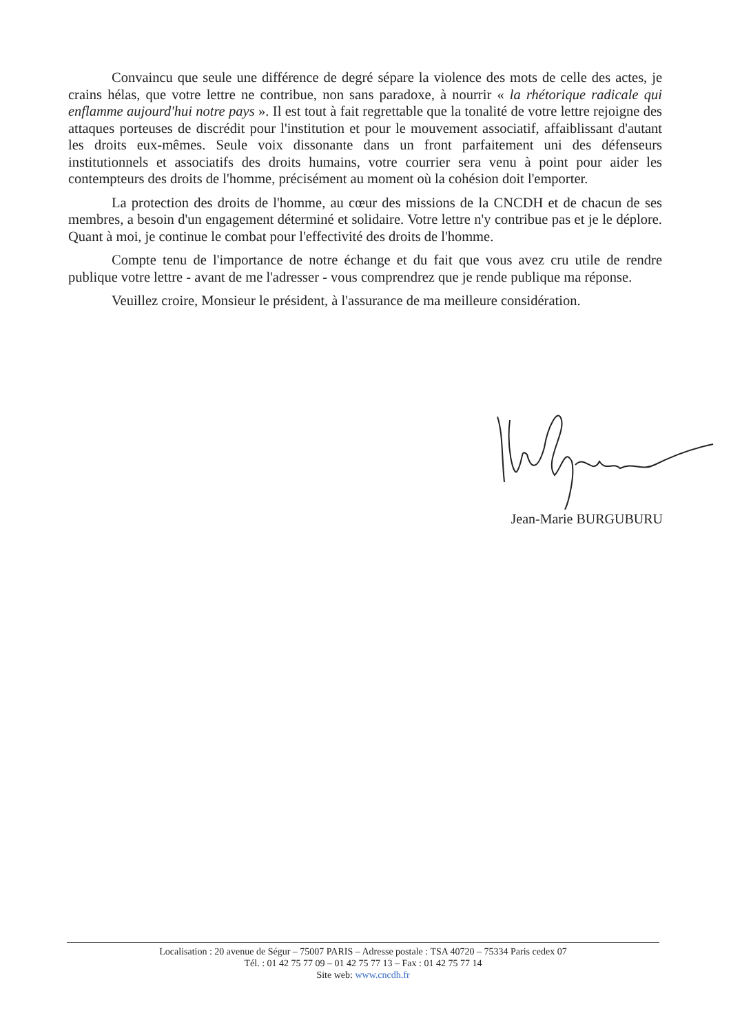Convaincu que seule une différence de degré sépare la violence des mots de celle des actes, je crains hélas, que votre lettre ne contribue, non sans paradoxe, à nourrir « la rhétorique radicale qui enflamme aujourd'hui notre pays ». Il est tout à fait regrettable que la tonalité de votre lettre rejoigne des attaques porteuses de discrédit pour l'institution et pour le mouvement associatif, affaiblissant d'autant les droits eux-mêmes. Seule voix dissonante dans un front parfaitement uni des défenseurs institutionnels et associatifs des droits humains, votre courrier sera venu à point pour aider les contempteurs des droits de l'homme, précisément au moment où la cohésion doit l'emporter.
La protection des droits de l'homme, au cœur des missions de la CNCDH et de chacun de ses membres, a besoin d'un engagement déterminé et solidaire. Votre lettre n'y contribue pas et je le déplore. Quant à moi, je continue le combat pour l'effectivité des droits de l'homme.
Compte tenu de l'importance de notre échange et du fait que vous avez cru utile de rendre publique votre lettre - avant de me l'adresser - vous comprendrez que je rende publique ma réponse.
Veuillez croire, Monsieur le président, à l'assurance de ma meilleure considération.
Jean-Marie BURGUBURU
Localisation : 20 avenue de Ségur – 75007 PARIS – Adresse postale : TSA 40720 – 75334 Paris cedex 07
Tél. : 01 42 75 77 09 – 01 42 75 77 13 – Fax : 01 42 75 77 14
Site web: www.cncdh.fr